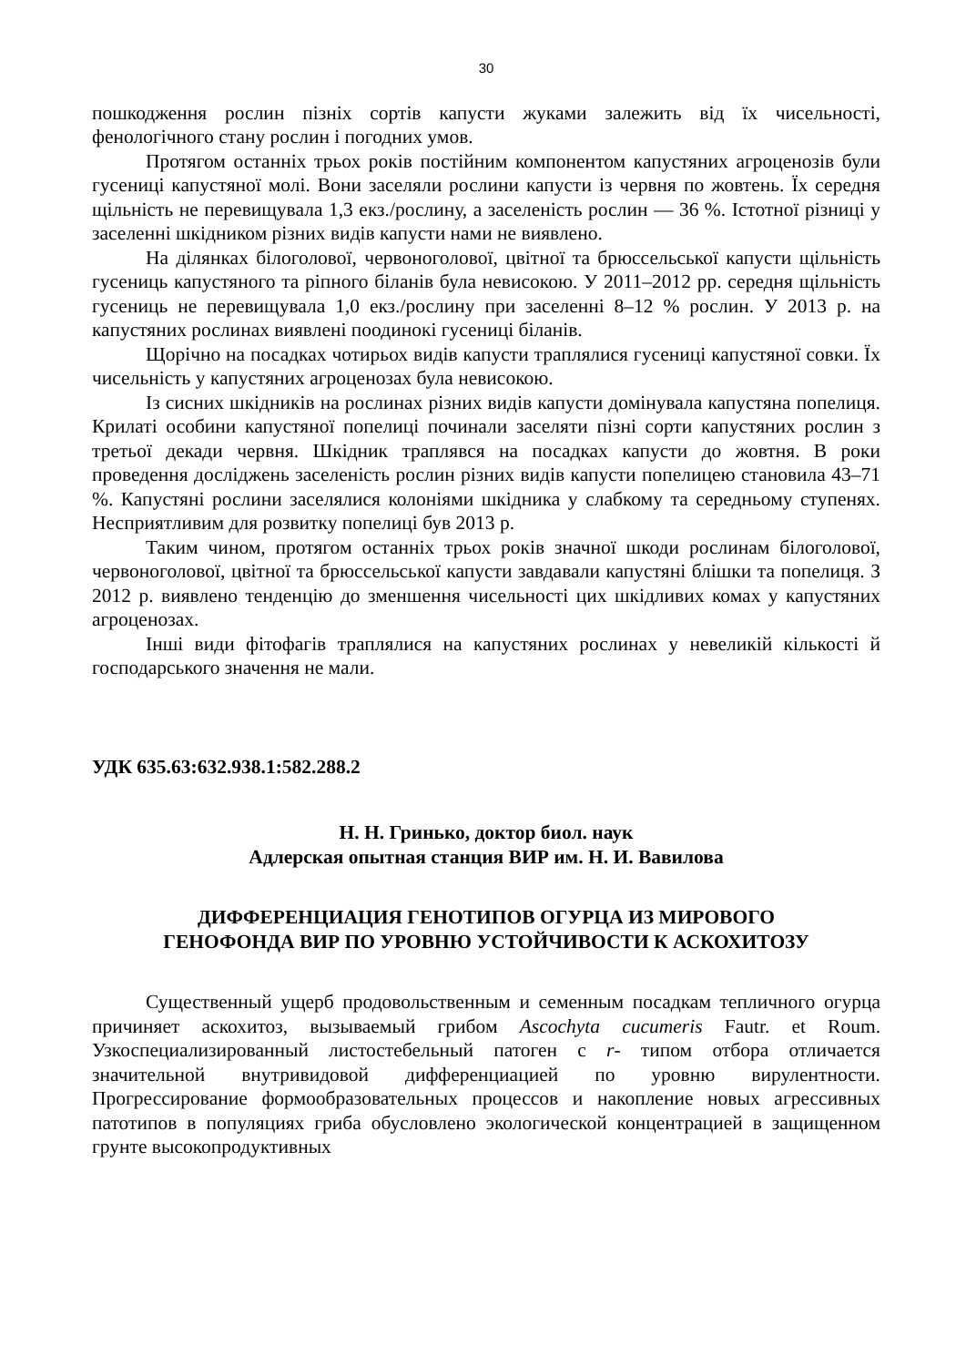30
пошкодження рослин пізніх сортів капусти жуками залежить від їх чисельності, фенологічного стану рослин і погодних умов.
Протягом останніх трьох років постійним компонентом капустяних агроценозів були гусениці капустяної молі. Вони заселяли рослини капусти із червня по жовтень. Їх середня щільність не перевищувала 1,3 екз./рослину, а заселеність рослин — 36 %. Істотної різниці у заселенні шкідником різних видів капусти нами не виявлено.
На ділянках білоголової, червоноголової, цвітної та брюссельської капусти щільність гусениць капустяного та ріпного біланів була невисокою. У 2011–2012 рр. середня щільність гусениць не перевищувала 1,0 екз./рослину при заселенні 8–12 % рослин. У 2013 р. на капустяних рослинах виявлені поодинокі гусениці біланів.
Щорічно на посадках чотирьох видів капусти траплялися гусениці капустяної совки. Їх чисельність у капустяних агроценозах була невисокою.
Із сисних шкідників на рослинах різних видів капусти домінувала капустяна попелиця. Крилаті особини капустяної попелиці починали заселяти пізні сорти капустяних рослин з третьої декади червня. Шкідник траплявся на посадках капусти до жовтня. В роки проведення досліджень заселеність рослин різних видів капусти попелицею становила 43–71 %. Капустяні рослини заселялися колоніями шкідника у слабкому та середньому ступенях. Несприятливим для розвитку попелиці був 2013 р.
Таким чином, протягом останніх трьох років значної шкоди рослинам білоголової, червоноголової, цвітної та брюссельської капусти завдавали капустяні блішки та попелиця. З 2012 р. виявлено тенденцію до зменшення чисельності цих шкідливих комах у капустяних агроценозах.
Інші види фітофагів траплялися на капустяних рослинах у невеликій кількості й господарського значення не мали.
УДК 635.63:632.938.1:582.288.2
Н. Н. Гринько, доктор биол. наук
Адлерская опытная станция ВИР им. Н. И. Вавилова
ДИФФЕРЕНЦИАЦИЯ ГЕНОТИПОВ ОГУРЦА ИЗ МИРОВОГО
ГЕНОФОНДА ВИР ПО УРОВНЮ УСТОЙЧИВОСТИ К АСКОХИТОЗУ
Существенный ущерб продовольственным и семенным посадкам тепличного огурца причиняет аскохитоз, вызываемый грибом Ascochyta cucumeris Fautr. et Roum. Узкоспециализированный листостебельный патоген с r- типом отбора отличается значительной внутривидовой дифференциацией по уровню вирулентности. Прогрессирование формообразовательных процессов и накопление новых агрессивных патотипов в популяциях гриба обусловлено экологической концентрацией в защищенном грунте высокопродуктивных